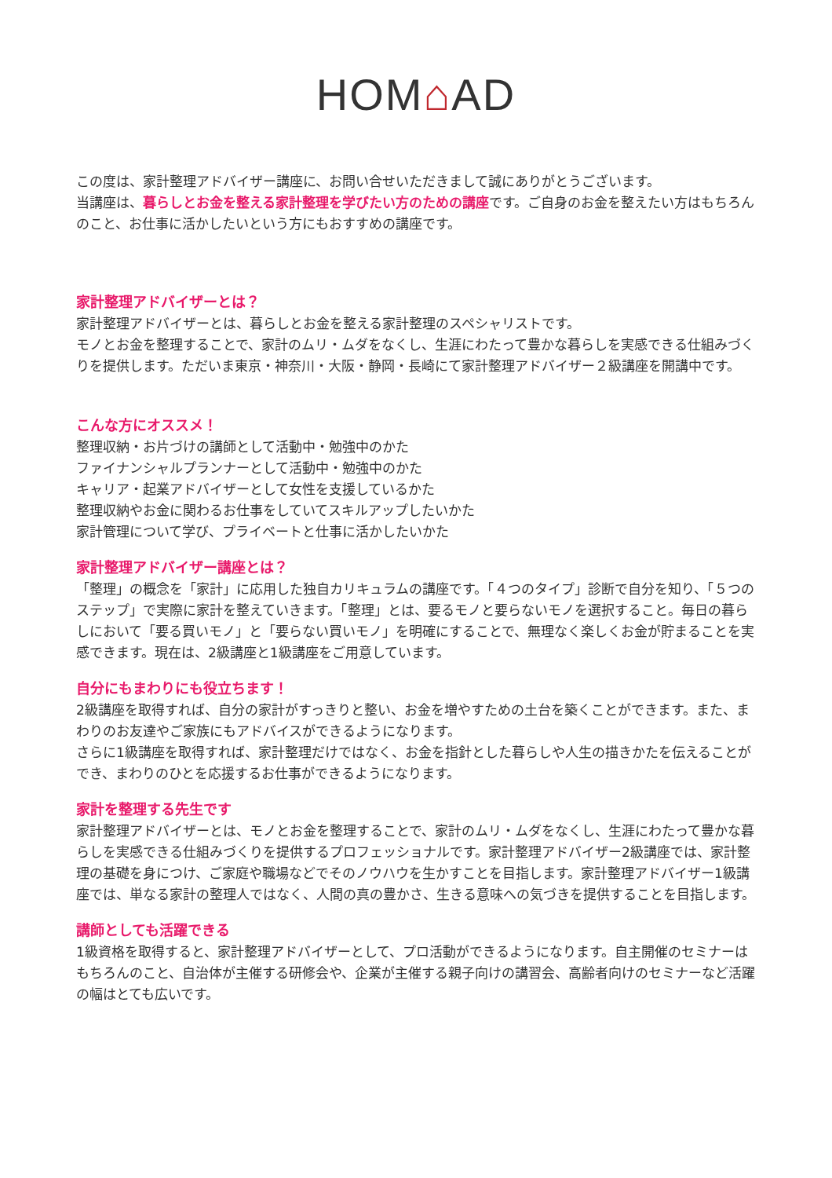HOM⌂AD
この度は、家計整理アドバイザー講座に、お問い合せいただきまして誠にありがとうございます。
当講座は、暮らしとお金を整える家計整理を学びたい方のための講座です。ご自身のお金を整えたい方はもちろんのこと、お仕事に活かしたいという方にもおすすめの講座です。
家計整理アドバイザーとは？
家計整理アドバイザーとは、暮らしとお金を整える家計整理のスペシャリストです。
モノとお金を整理することで、家計のムリ・ムダをなくし、生涯にわたって豊かな暮らしを実感できる仕組みづくりを提供します。ただいま東京・神奈川・大阪・静岡・長崎にて家計整理アドバイザー２級講座を開講中です。
こんな方にオススメ！
整理収納・お片づけの講師として活動中・勉強中のかた
ファイナンシャルプランナーとして活動中・勉強中のかた
キャリア・起業アドバイザーとして女性を支援しているかた
整理収納やお金に関わるお仕事をしていてスキルアップしたいかた
家計管理について学び、プライベートと仕事に活かしたいかた
家計整理アドバイザー講座とは？
「整理」の概念を「家計」に応用した独自カリキュラムの講座です。「４つのタイプ」診断で自分を知り、「５つのステップ」で実際に家計を整えていきます。「整理」とは、要るモノと要らないモノを選択すること。毎日の暮らしにおいて「要る買いモノ」と「要らない買いモノ」を明確にすることで、無理なく楽しくお金が貯まることを実感できます。現在は、2級講座と1級講座をご用意しています。
自分にもまわりにも役立ちます！
2級講座を取得すれば、自分の家計がすっきりと整い、お金を増やすための土台を築くことができます。また、まわりのお友達やご家族にもアドバイスができるようになります。
さらに1級講座を取得すれば、家計整理だけではなく、お金を指針とした暮らしや人生の描きかたを伝えることができ、まわりのひとを応援するお仕事ができるようになります。
家計を整理する先生です
家計整理アドバイザーとは、モノとお金を整理することで、家計のムリ・ムダをなくし、生涯にわたって豊かな暮らしを実感できる仕組みづくりを提供するプロフェッショナルです。家計整理アドバイザー2級講座では、家計整理の基礎を身につけ、ご家庭や職場などでそのノウハウを生かすことを目指します。家計整理アドバイザー1級講座では、単なる家計の整理人ではなく、人間の真の豊かさ、生きる意味への気づきを提供することを目指します。
講師としても活躍できる
1級資格を取得すると、家計整理アドバイザーとして、プロ活動ができるようになります。自主開催のセミナーはもちろんのこと、自治体が主催する研修会や、企業が主催する親子向けの講習会、高齢者向けのセミナーなど活躍の幅はとても広いです。